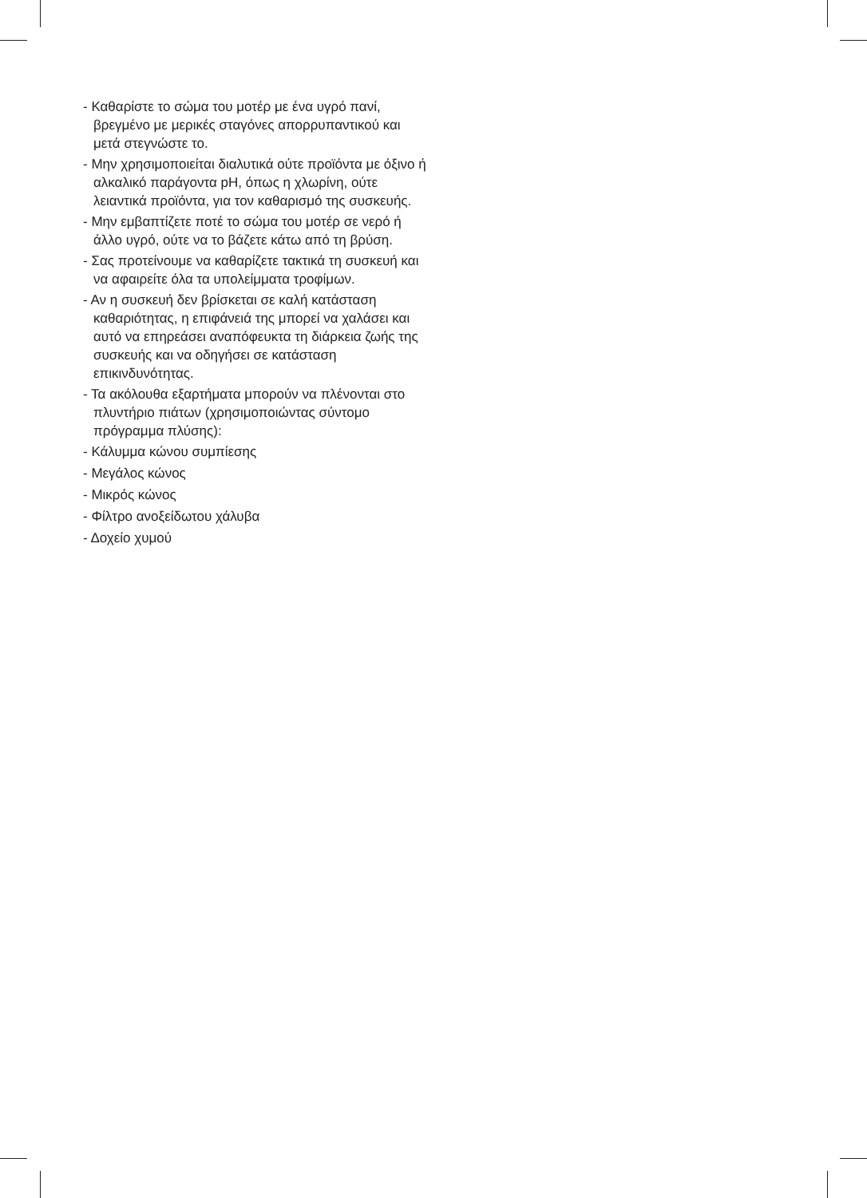- Καθαρίστε το σώμα του μοτέρ με ένα υγρό πανί, βρεγμένο με μερικές σταγόνες απορρυπαντικού και μετά στεγνώστε το.
- Μην χρησιμοποιείται διαλυτικά ούτε προϊόντα με όξινο ή αλκαλικό παράγοντα pH, όπως η χλωρίνη, ούτε λειαντικά προϊόντα, για τον καθαρισμό της συσκευής.
- Μην εμβαπτίζετε ποτέ το σώμα του μοτέρ σε νερό ή άλλο υγρό, ούτε να το βάζετε κάτω από τη βρύση.
- Σας προτείνουμε να καθαρίζετε τακτικά τη συσκευή και να αφαιρείτε όλα τα υπολείμματα τροφίμων.
- Αν η συσκευή δεν βρίσκεται σε καλή κατάσταση καθαριότητας, η επιφάνειά της μπορεί να χαλάσει και αυτό να επηρεάσει αναπόφευκτα τη διάρκεια ζωής της συσκευής και να οδηγήσει σε κατάσταση επικινδυνότητας.
- Τα ακόλουθα εξαρτήματα μπορούν να πλένονται στο πλυντήριο πιάτων (χρησιμοποιώντας σύντομο πρόγραμμα πλύσης):
- Κάλυμμα κώνου συμπίεσης
- Μεγάλος κώνος
- Μικρός κώνος
- Φίλτρο ανοξείδωτου χάλυβα
- Δοχείο χυμού